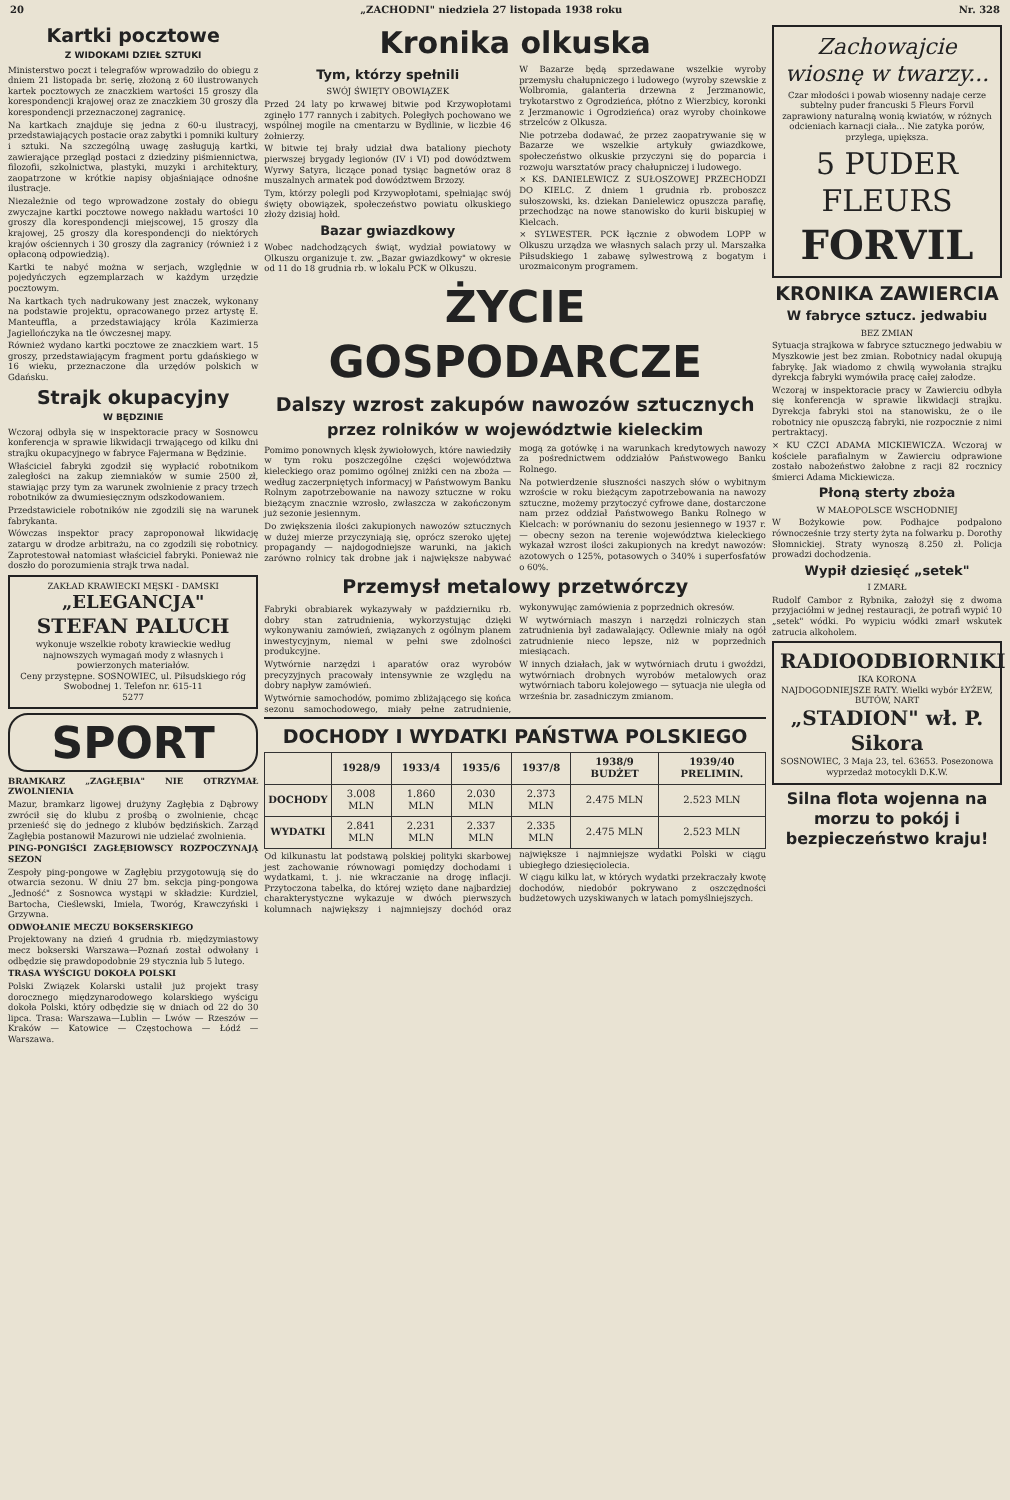20 „ZACHODNI" niedziela 27 listopada 1938 roku Nr. 328
Kartki pocztowe
Z WIDOKAMI DZIEŁ SZTUKI
Ministerstwo poczt i telegrafów wprowadziło do obiegu z dniem 21 listopada br. serię, złożoną z 60 ilustrowanych kartek pocztowych ze znaczkiem wartości 15 groszy dla korespondencji krajowej oraz ze znaczkiem 30 groszy dla korespondencji przeznaczonej zagranicę.
Na kartkach znajduje się jedna z 60-u ilustracyj, przedstawiających postacie oraz zabytki i pomniki kultury i sztuki. Na szczególną uwagę zasługują kartki, zawierające przegląd postaci z dziedziny piśmiennictwa, filozofii, szkolnictwa, plastyki, muzyki i architektury, zaopatrzone w krótkie napisy objaśniające odnośne ilustracje.
Niezależnie od tego wprowadzone zostały do obiegu zwyczajne kartki pocztowe nowego nakładu wartości 10 groszy dla korespondencji miejscowej, 15 groszy dla krajowej, 25 groszy dla korespondencji do niektórych krajów ościennych i 30 groszy dla zagranicy (również i z opłaconą odpowiedzią).
Kartki te nabyć można w serjach, względnie w pojedyńczych egzemplarzach w każdym urzędzie pocztowym.
Na kartkach tych nadrukowany jest znaczek, wykonany na podstawie projektu, opracowanego przez artystę E. Manteuffla, a przedstawiający króla Kazimierza Jagiellończyka na tle ówczesnej mapy.
Również wydano kartki pocztowe ze znaczkiem wart. 15 groszy, przedstawiającym fragment portu gdańskiego w 16 wieku, przeznaczone dla urzędów polskich w Gdańsku.
Strajk okupacyjny
W BĘDZINIE
Wczoraj odbyła się w inspektoracie pracy w Sosnowcu konferencja w sprawie likwidacji trwającego od kilku dni strajku okupacyjnego w fabryce Fajermana w Będzinie.
Właściciel fabryki zgodził się wypłacić robotnikom zaległości na zakup ziemniaków w sumie 2500 zł, stawiając przy tym za warunek zwolnienie z pracy trzech robotników za dwumiesięcznym odszkodowaniem.
Przedstawiciele robotników nie zgodzili się na warunek fabrykanta.
Wówczas inspektor pracy zaproponował likwidację zatargu w drodze arbitrażu, na co zgodzili się robotnicy. Zaprotestował natomiast właściciel fabryki. Ponieważ nie doszło do porozumienia strajk trwa nadal.
ZAKŁAD KRAWIECKI MĘSKI - DAMSKI
„ELEGANCJA"
STEFAN PALUCH
wykonuje wszelkie roboty krawieckie według najnowszych wymagań mody z własnych i powierzonych materiałów.
Ceny przystępne. SOSNOWIEC, ul. Piłsudskiego róg Swobodnej 1. Telefon nr. 615-11
5277
SPORT
BRAMKARZ „ZAGŁĘBIA" NIE OTRZYMAŁ ZWOLNIENIA
Mazur, bramkarz ligowej drużyny Zagłębia z Dąbrowy zwrócił się do klubu z prośbą o zwolnienie, chcąc przenieść się do jednego z klubów będzińskich. Zarząd Zagłębia postanowił Mazurowi nie udzielać zwolnienia.
PING-PONGIŚCI ZAGŁĘBIOWSCY ROZPOCZYNAJĄ SEZON
Zespoły ping-pongowe w Zagłębiu przygotowują się do otwarcia sezonu. W dniu 27 bm. sekcja ping-pongowa „Jedność" z Sosnowca wystąpi w składzie: Kurdziel, Bartocha, Cieślewski, Imiela, Tworóg, Krawczyński i Grzywna.
ODWOŁANIE MECZU BOKSERSKIEGO
Projektowany na dzień 4 grudnia rb. międzymiastowy mecz bokserski Warszawa—Poznań został odwołany i odbędzie się prawdopodobnie 29 stycznia lub 5 lutego.
TRASA WYŚCIGU DOKOŁA POLSKI
Polski Związek Kolarski ustalił już projekt trasy dorocznego międzynarodowego kolarskiego wyścigu dokoła Polski, który odbędzie się w dniach od 22 do 30 lipca. Trasa: Warszawa—Lublin — Lwów — Rzeszów — Kraków — Katowice — Częstochowa — Łódź — Warszawa.
Kronika olkuska
Tym, którzy spełnili
SWÓJ ŚWIĘTY OBOWIĄZEK
Przed 24 laty po krwawej bitwie pod Krzywopłotami zginęło 177 rannych i zabitych. Poległych pochowano we wspólnej mogile na cmentarzu w Bydlinie, w liczbie 46 żołnierzy.
W bitwie tej brały udział dwa bataliony piechoty pierwszej brygady legionów (IV i VI) pod dowództwem Wyrwy Satyra, liczące ponad tysiąc bagnetów oraz 8 muszalnych armatek pod dowództwem Brzozy.
Tym, którzy polegli pod Krzywopłotami, spełniając swój święty obowiązek, społeczeństwo powiatu olkuskiego złoży dzisiaj hołd.
Bazar gwiazdkowy
Wobec nadchodzących świąt, wydział powiatowy w Olkuszu organizuje t. zw. „Bazar gwiazdkowy" w okresie od 11 do 18 grudnia rb. w lokalu PCK w Olkuszu.
W Bazarze będą sprzedawane wszelkie wyroby przemysłu chałupniczego i ludowego (wyroby szewskie z Wolbromia, galanteria drzewna z Jerzmanowic, trykotarstwo z Ogrodzieńca, płótno z Wierzbicy, koronki z Jerzmanowic i Ogrodzieńca) oraz wyroby choinkowe strzelców z Olkusza.
Nie potrzeba dodawać, że przez zaopatrywanie się w Bazarze we wszelkie artykuły gwiazdkowe, społeczeństwo olkuskie przyczyni się do poparcia i rozwoju warsztatów pracy chałupniczej i ludowego.
× KS. DANIELEWICZ Z SUŁOSZOWEJ PRZECHODZI DO KIELC. Z dniem 1 grudnia rb. proboszcz sułoszowski, ks. dziekan Danielewicz opuszcza parafię, przechodząc na nowe stanowisko do kurii biskupiej w Kielcach.
× SYLWESTER. PCK łącznie z obwodem LOPP w Olkuszu urządza we własnych salach przy ul. Marszałka Piłsudskiego 1 zabawę sylwestrową z bogatym i urozmaiconym programem.
ŻYCIE GOSPODARCZE
Dalszy wzrost zakupów nawozów sztucznych
przez rolników w województwie kieleckim
Pomimo ponownych klęsk żywiołowych, które nawiedziły w tym roku poszczególne części województwa kieleckiego oraz pomimo ogólnej zniżki cen na zboża — według zaczerpniętych informacyj w Państwowym Banku Rolnym zapotrzebowanie na nawozy sztuczne w roku bieżącym znacznie wzrosło, zwłaszcza w zakończonym już sezonie jesiennym.
Do zwiększenia ilości zakupionych nawozów sztucznych w dużej mierze przyczyniają się, oprócz szeroko ujętej propagandy — najdogodniejsze warunki, na jakich zarówno rolnicy tak drobne jak i największe nabywać mogą za gotówkę i na warunkach kredytowych nawozy za pośrednictwem oddziałów Państwowego Banku Rolnego.
Na potwierdzenie słuszności naszych słów o wybitnym wzroście w roku bieżącym zapotrzebowania na nawozy sztuczne, możemy przytoczyć cyfrowe dane, dostarczone nam przez oddział Państwowego Banku Rolnego w Kielcach: w porównaniu do sezonu jesiennego w 1937 r. — obecny sezon na terenie województwa kieleckiego wykazał wzrost ilości zakupionych na kredyt nawozów: azotowych o 125%, potasowych o 340% i superfosfatów o 60%.
Przemysł metalowy przetwórczy
Fabryki obrabiarek wykazywały w październiku rb. dobry stan zatrudnienia, wykorzystując dzięki wykonywaniu zamówień, związanych z ogólnym planem inwestycyjnym, niemal w pełni swe zdolności produkcyjne.
Wytwórnie narzędzi i aparatów oraz wyrobów precyzyjnych pracowały intensywnie ze względu na dobry napływ zamówień.
Wytwórnie samochodów, pomimo zbliżającego się końca sezonu samochodowego, miały pełne zatrudnienie, wykonywując zamówienia z poprzednich okresów.
W wytwórniach maszyn i narzędzi rolniczych stan zatrudnienia był zadawalający. Odlewnie miały na ogół zatrudnienie nieco lepsze, niż w poprzednich miesiącach.
W innych działach, jak w wytwórniach drutu i gwoździ, wytwórniach drobnych wyrobów metalowych oraz wytwórniach taboru kolejowego — sytuacja nie uległa od września br. zasadniczym zmianom.
DOCHODY I WYDATKI PAŃSTWA POLSKIEGO
| | 1928/9 | 1933/4 | 1935/6 | 1937/8 | 1938/9 BUDŻET | 1939/40 PRELIMIN. |
| --- | --- | --- | --- | --- | --- | --- |
| DOCHODY | 3.008 MLN | 1.860 MLN | 2.030 MLN | 2.373 MLN | 2.475 MLN | 2.523 MLN |
| WYDATKI | 2.841 MLN | 2.231 MLN | 2.337 MLN | 2.335 MLN | 2.475 MLN | 2.523 MLN |
Od kilkunastu lat podstawą polskiej polityki skarbowej jest zachowanie równowagi pomiędzy dochodami i wydatkami, t. j. nie wkraczanie na drogę inflacji. Przytoczona tabelka, do której wzięto dane najbardziej charakterystyczne wykazuje w dwóch pierwszych kolumnach największy i najmniejszy dochód oraz największe i najmniejsze wydatki Polski w ciągu ubiegłego dziesięciolecia.
W ciągu kilku lat, w których wydatki przekraczały kwotę dochodów, niedobór pokrywano z oszczędności budżetowych uzyskiwanych w latach pomyślniejszych.
Zachowajcie wiosnę w twarzy...
Czar młodości i powab wiosenny nadaje cerze subtelny puder francuski 5 Fleurs Forvil zaprawiony naturalną wonią kwiatów, w różnych odcieniach karnacji ciała... Nie zatyka porów, przylega, upiększa.
5 PUDER FLEURS
FORVIL
KRONIKA ZAWIERCIA
W fabryce sztucz. jedwabiu
BEZ ZMIAN
Sytuacja strajkowa w fabryce sztucznego jedwabiu w Myszkowie jest bez zmian. Robotnicy nadal okupują fabrykę. Jak wiadomo z chwilą wywołania strajku dyrekcja fabryki wymówiła pracę całej załodze.
Wczoraj w inspektoracie pracy w Zawierciu odbyła się konferencja w sprawie likwidacji strajku. Dyrekcja fabryki stoi na stanowisku, że o ile robotnicy nie opuszczą fabryki, nie rozpocznie z nimi pertraktacyj.
× KU CZCI ADAMA MICKIEWICZA. Wczoraj w kościele parafialnym w Zawierciu odprawione zostało nabożeństwo żałobne z racji 82 rocznicy śmierci Adama Mickiewicza.
Płoną sterty zboża
W MAŁOPOLSCE WSCHODNIEJ
W Bożykowie pow. Podhajce podpalono równocześnie trzy sterty żyta na folwarku p. Dorothy Słomnickiej. Straty wynoszą 8.250 zł. Policja prowadzi dochodzenia.
Wypił dziesięć „setek"
I ZMARŁ
Rudolf Cambor z Rybnika, założył się z dwoma przyjaciółmi w jednej restauracji, że potrafi wypić 10 „setek" wódki. Po wypiciu wódki zmarł wskutek zatrucia alkoholem.
RADIOODBIORNIKI
IKA KORONA
NAJDOGODNIEJSZE RATY. Wielki wybór ŁYŻEW, BUTÓW, NART
„STADION" wł. P. Sikora
SOSNOWIEC, 3 Maja 23, tel. 63653. Posezonowa wyprzedaż motocykli D.K.W.
Silna flota wojenna na morzu to pokój i bezpieczeństwo kraju!